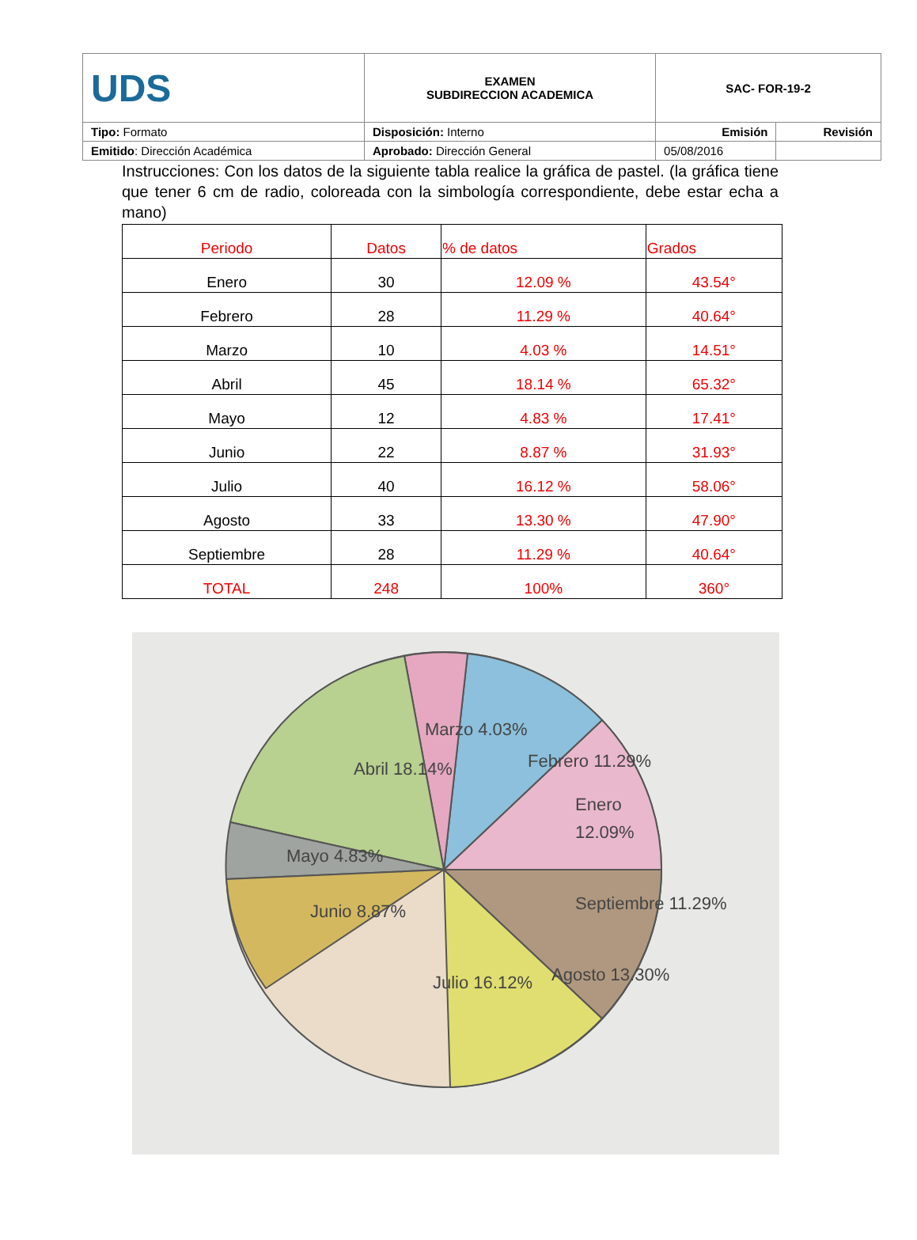| UDS | EXAMEN SUBDIRECCION ACADEMICA | SAC- FOR-19-2 | |
| Tipo: Formato | Disposición: Interno | Emisión | Revisión |
| Emitido : Dirección Académica | Aprobado: Dirección General | 05/08/2016 | |
Instrucciones: Con los datos de la siguiente tabla realice la gráfica de pastel. (la gráfica tiene que tener 6 cm de radio, coloreada con la simbología correspondiente, debe estar echa a mano)
| Periodo | Datos | % de datos | Grados |
| --- | --- | --- | --- |
| Enero | 30 | 12.09 % | 43.54° |
| Febrero | 28 | 11.29 % | 40.64° |
| Marzo | 10 | 4.03 % | 14.51° |
| Abril | 45 | 18.14 % | 65.32° |
| Mayo | 12 | 4.83 % | 17.41° |
| Junio | 22 | 8.87 % | 31.93° |
| Julio | 40 | 16.12 % | 58.06° |
| Agosto | 33 | 13.30 % | 47.90° |
| Septiembre | 28 | 11.29 % | 40.64° |
| TOTAL | 248 | 100% | 360° |
Febrero 11.29%
Marzo 4.03%
Enero
12.09%
Abril 18.14%
Mayo 4.83%
Junio 8.87%
Julio 16.12%
Agosto 13.30%
Septiembre 11.29%